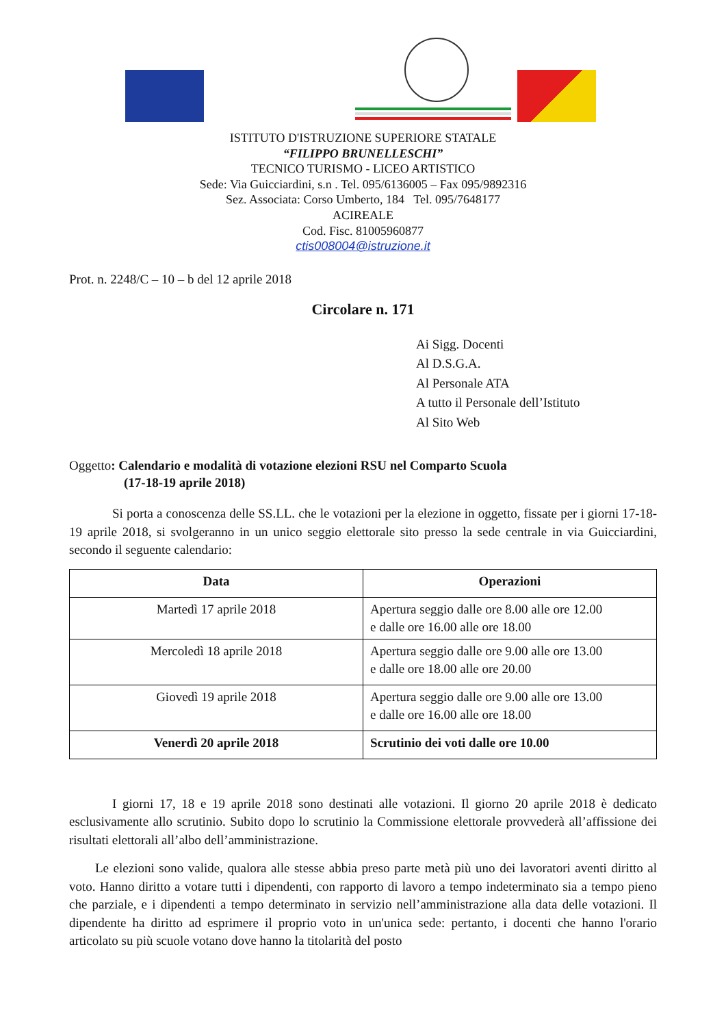ISTITUTO D'ISTRUZIONE SUPERIORE STATALE
“FILIPPO BRUNELLESCHI”
TECNICO TURISMO - LICEO ARTISTICO
Sede: Via Guicciardini, s.n . Tel. 095/6136005 – Fax 095/9892316
Sez. Associata: Corso Umberto, 184 Tel. 095/7648177
ACIREALE
Cod. Fisc. 81005960877
ctis008004@istruzione.it
Prot. n. 2248/C – 10 – b del 12 aprile 2018
Circolare n. 171
Ai Sigg. Docenti
Al D.S.G.A.
Al Personale ATA
A tutto il Personale dell’Istituto
Al Sito Web
Oggetto: Calendario e modalità di votazione elezioni RSU nel Comparto Scuola
(17-18-19 aprile 2018)
Si porta a conoscenza delle SS.LL. che le votazioni per la elezione in oggetto, fissate per i giorni 17-18-19 aprile 2018, si svolgeranno in un unico seggio elettorale sito presso la sede centrale in via Guicciardini, secondo il seguente calendario:
| Data | Operazioni |
| --- | --- |
| Martedì 17 aprile 2018 | Apertura seggio dalle ore 8.00 alle ore 12.00 e dalle ore 16.00 alle ore 18.00 |
| Mercoledì 18 aprile 2018 | Apertura seggio dalle ore 9.00 alle ore 13.00 e dalle ore 18.00 alle ore 20.00 |
| Giovedì 19 aprile 2018 | Apertura seggio dalle ore 9.00 alle ore 13.00 e dalle ore 16.00 alle ore 18.00 |
| Venerdì 20 aprile 2018 | Scrutinio dei voti dalle ore 10.00 |
I giorni 17, 18 e 19 aprile 2018 sono destinati alle votazioni. Il giorno 20 aprile 2018 è dedicato esclusivamente allo scrutinio. Subito dopo lo scrutinio la Commissione elettorale provvederà all’affissione dei risultati elettorali all’albo dell’amministrazione.
Le elezioni sono valide, qualora alle stesse abbia preso parte metà più uno dei lavoratori aventi diritto al voto. Hanno diritto a votare tutti i dipendenti, con rapporto di lavoro a tempo indeterminato sia a tempo pieno che parziale, e i dipendenti a tempo determinato in servizio nell’amministrazione alla data delle votazioni. Il dipendente ha diritto ad esprimere il proprio voto in un'unica sede: pertanto, i docenti che hanno l'orario articolato su più scuole votano dove hanno la titolarità del posto